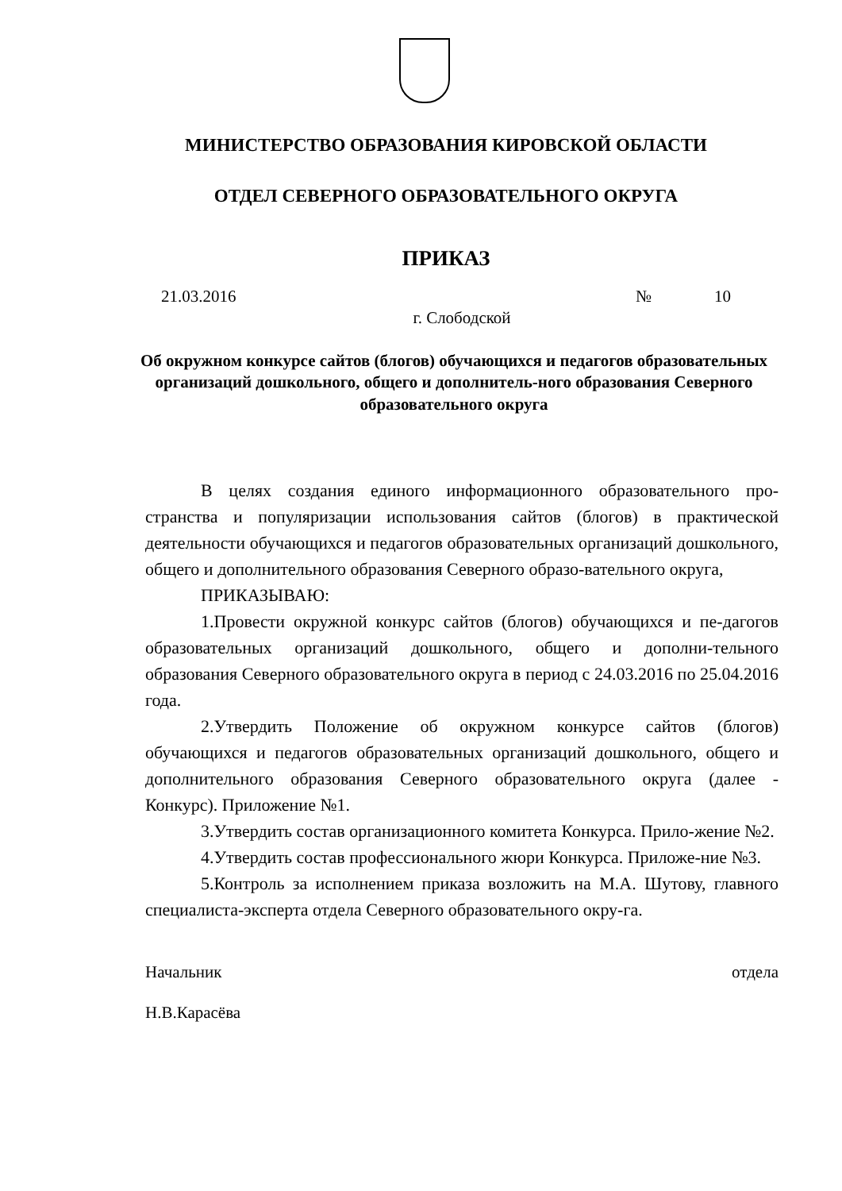МИНИСТЕРСТВО ОБРАЗОВАНИЯ КИРОВСКОЙ ОБЛАСТИ
ОТДЕЛ СЕВЕРНОГО ОБРАЗОВАТЕЛЬНОГО ОКРУГА
ПРИКАЗ
21.03.2016 № 10
г. Слободской
Об окружном конкурсе сайтов (блогов) обучающихся и педагогов образовательных организаций дошкольного, общего и дополнитель-ного образования Северного образовательного округа
В целях создания единого информационного образовательного про-странства и популяризации использования сайтов (блогов) в практической деятельности обучающихся и педагогов образовательных организаций дошкольного, общего и дополнительного образования Северного образо-вательного округа,
ПРИКАЗЫВАЮ:
1.Провести окружной конкурс сайтов (блогов) обучающихся и пе-дагогов образовательных организаций дошкольного, общего и дополни-тельного образования Северного образовательного округа в период с 24.03.2016 по 25.04.2016 года.
2.Утвердить Положение об окружном конкурсе сайтов (блогов) обучающихся и педагогов образовательных организаций дошкольного, общего и дополнительного образования Северного образовательного округа (далее - Конкурс). Приложение №1.
3.Утвердить состав организационного комитета Конкурса. Прило-жение №2.
4.Утвердить состав профессионального жюри Конкурса. Приложе-ние №3.
5.Контроль за исполнением приказа возложить на М.А. Шутову, главного специалиста-эксперта отдела Северного образовательного окру-га.
Начальник отдела
Н.В.Карасёва